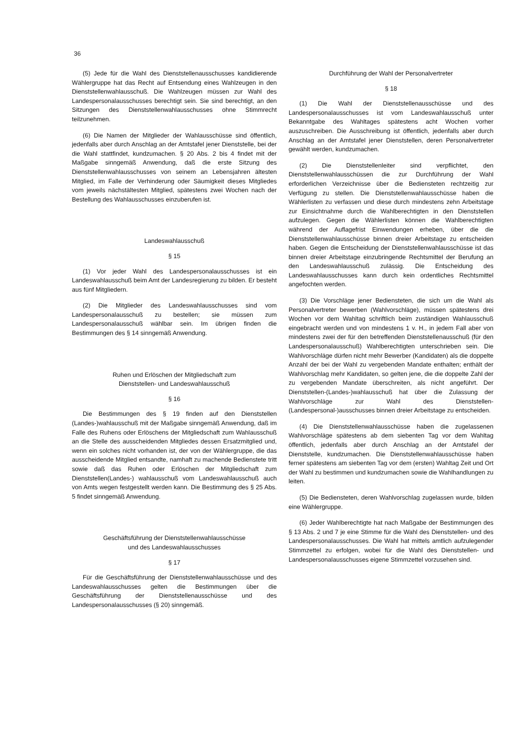36
(5) Jede für die Wahl des Dienststellenausschusses kandidierende Wählergruppe hat das Recht auf Entsendung eines Wahlzeugen in den Dienststellenwahlausschuß. Die Wahlzeugen müssen zur Wahl des Landespersonalausschusses berechtigt sein. Sie sind berechtigt, an den Sitzungen des Dienststellenwahlausschusses ohne Stimmrecht teilzunehmen.
(6) Die Namen der Mitglieder der Wahlausschüsse sind öffentlich, jedenfalls aber durch Anschlag an der Amtstafel jener Dienststelle, bei der die Wahl stattfindet, kundzumachen. § 20 Abs. 2 bis 4 findet mit der Maßgabe sinngemäß Anwendung, daß die erste Sitzung des Dienststellenwahlausschusses von seinem an Lebensjahren ältesten Mitglied, im Falle der Verhinderung oder Säumigkeit dieses Mitgliedes vom jeweils nächstältesten Mitglied, spätestens zwei Wochen nach der Bestellung des Wahlausschusses einzuberufen ist.
Landeswahlausschuß
§ 15
(1) Vor jeder Wahl des Landespersonalausschusses ist ein Landeswahlausschuß beim Amt der Landesregierung zu bilden. Er besteht aus fünf Mitgliedern.
(2) Die Mitglieder des Landeswahlausschusses sind vom Landespersonalausschuß zu bestellen; sie müssen zum Landespersonalausschuß wählbar sein. Im übrigen finden die Bestimmungen des § 14 sinngemäß Anwendung.
Ruhen und Erlöschen der Mitgliedschaft zum
Dienststellen- und Landeswahlausschuß
§ 16
Die Bestimmungen des § 19 finden auf den Dienststellen (Landes-)wahlausschuß mit der Maßgabe sinngemäß Anwendung, daß im Falle des Ruhens oder Erlöschens der Mitgliedschaft zum Wahlausschuß an die Stelle des ausscheidenden Mitgliedes dessen Ersatzmitglied und, wenn ein solches nicht vorhanden ist, der von der Wählergruppe, die das ausscheidende Mitglied entsandte, namhaft zu machende Bedienstete tritt sowie daß das Ruhen oder Erlöschen der Mitgliedschaft zum Dienststellen(Landes-) wahlausschuß vom Landeswahlausschuß auch von Amts wegen festgestellt werden kann. Die Bestimmung des § 25 Abs. 5 findet sinngemäß Anwendung.
Geschäftsführung der Dienststellenwahlausschüsse
und des Landeswahlausschusses
§ 17
Für die Geschäftsführung der Dienststellenwahlausschüsse und des Landeswahlausschusses gelten die Bestimmungen über die Geschäftsführung der Dienststellenausschüsse und des Landespersonalausschusses (§ 20) sinngemäß.
Durchführung der Wahl der Personalvertreter
§ 18
(1) Die Wahl der Dienststellenausschüsse und des Landespersonalausschusses ist vom Landeswahlausschuß unter Bekanntgabe des Wahltages spätestens acht Wochen vorher auszuschreiben. Die Ausschreibung ist öffentlich, jedenfalls aber durch Anschlag an der Amtstafel jener Dienststellen, deren Personalvertreter gewählt werden, kundzumachen.
(2) Die Dienststellenleiter sind verpflichtet, den Dienststellenwahlausschüssen die zur Durchführung der Wahl erforderlichen Verzeichnisse über die Bediensteten rechtzeitig zur Verfügung zu stellen. Die Dienststellenwahlausschüsse haben die Wählerlisten zu verfassen und diese durch mindestens zehn Arbeitstage zur Einsichtnahme durch die Wahlberechtigten in den Dienststellen aufzulegen. Gegen die Wählerlisten können die Wahlberechtigten während der Auflagefrist Einwendungen erheben, über die die Dienststellenwahlausschüsse binnen dreier Arbeitstage zu entscheiden haben. Gegen die Entscheidung der Dienststellenwahlausschüsse ist das binnen dreier Arbeitstage einzubringende Rechtsmittel der Berufung an den Landeswahlausschuß zulässig. Die Entscheidung des Landeswahlausschusses kann durch kein ordentliches Rechtsmittel angefochten werden.
(3) Die Vorschläge jener Bediensteten, die sich um die Wahl als Personalvertreter bewerben (Wahlvorschläge), müssen spätestens drei Wochen vor dem Wahltag schriftlich beim zuständigen Wahlausschuß eingebracht werden und von mindestens 1 v. H., in jedem Fall aber von mindestens zwei der für den betreffenden Dienststellenausschuß (für den Landespersonalausschuß) Wahlberechtigten unterschrieben sein. Die Wahlvorschläge dürfen nicht mehr Bewerber (Kandidaten) als die doppelte Anzahl der bei der Wahl zu vergebenden Mandate enthalten; enthält der Wahlvorschlag mehr Kandidaten, so gelten jene, die die doppelte Zahl der zu vergebenden Mandate überschreiten, als nicht angeführt. Der Dienststellen-(Landes-)wahlausschuß hat über die Zulassung der Wahlvorschläge zur Wahl des Dienststellen-(Landespersonal-)ausschusses binnen dreier Arbeitstage zu entscheiden.
(4) Die Dienststellenwahlausschüsse haben die zugelassenen Wahlvorschläge spätestens ab dem siebenten Tag vor dem Wahltag öffentlich, jedenfalls aber durch Anschlag an der Amtstafel der Dienststelle, kundzumachen. Die Dienststellenwahlausschüsse haben ferner spätestens am siebenten Tag vor dem (ersten) Wahltag Zeit und Ort der Wahl zu bestimmen und kundzumachen sowie die Wahlhandlungen zu leiten.
(5) Die Bediensteten, deren Wahlvorschlag zugelassen wurde, bilden eine Wählergruppe.
(6) Jeder Wahlberechtigte hat nach Maßgabe der Bestimmungen des § 13 Abs. 2 und 7 je eine Stimme für die Wahl des Dienststellen- und des Landespersonalausschusses. Die Wahl hat mittels amtlich aufzulegender Stimmzettel zu erfolgen, wobei für die Wahl des Dienststellen- und Landespersonalausschusses eigene Stimmzettel vorzusehen sind.